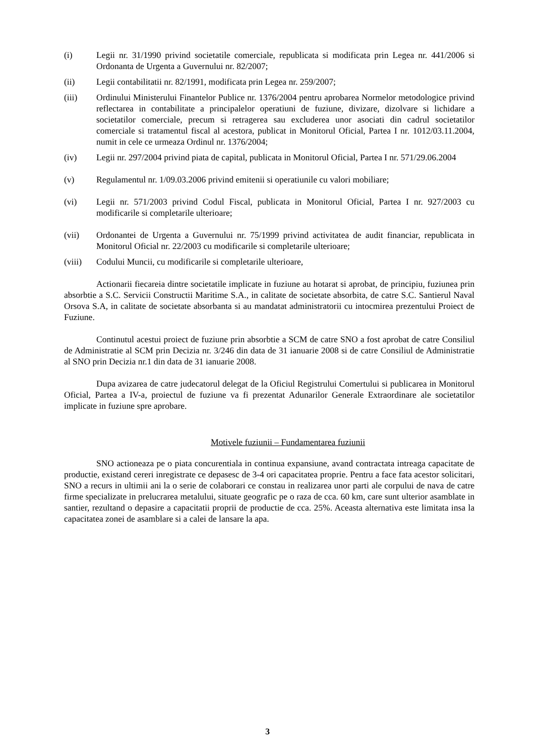(i) Legii nr. 31/1990 privind societatile comerciale, republicata si modificata prin Legea nr. 441/2006 si Ordonanta de Urgenta a Guvernului nr. 82/2007;
(ii) Legii contabilitatii nr. 82/1991, modificata prin Legea nr. 259/2007;
(iii) Ordinului Ministerului Finantelor Publice nr. 1376/2004 pentru aprobarea Normelor metodologice privind reflectarea in contabilitate a principalelor operatiuni de fuziune, divizare, dizolvare si lichidare a societatilor comerciale, precum si retragerea sau excluderea unor asociati din cadrul societatilor comerciale si tratamentul fiscal al acestora, publicat in Monitorul Oficial, Partea I nr. 1012/03.11.2004, numit in cele ce urmeaza Ordinul nr. 1376/2004;
(iv) Legii nr. 297/2004 privind piata de capital, publicata in Monitorul Oficial, Partea I nr. 571/29.06.2004
(v) Regulamentul nr. 1/09.03.2006 privind emitenii si operatiunile cu valori mobiliare;
(vi) Legii nr. 571/2003 privind Codul Fiscal, publicata in Monitorul Oficial, Partea I nr. 927/2003 cu modificarile si completarile ulterioare;
(vii) Ordonantei de Urgenta a Guvernului nr. 75/1999 privind activitatea de audit financiar, republicata in Monitorul Oficial nr. 22/2003 cu modificarile si completarile ulterioare;
(viii) Codului Muncii, cu modificarile si completarile ulterioare,
Actionarii fiecareia dintre societatile implicate in fuziune au hotarat si aprobat, de principiu, fuziunea prin absorbtie a S.C. Servicii Constructii Maritime S.A., in calitate de societate absorbita, de catre S.C. Santierul Naval Orsova S.A, in calitate de societate absorbanta si au mandatat administratorii cu intocmirea prezentului Proiect de Fuziune.
Continutul acestui proiect de fuziune prin absorbtie a SCM de catre SNO a fost aprobat de catre Consiliul de Administratie al SCM prin Decizia nr. 3/246 din data de 31 ianuarie 2008 si de catre Consiliul de Administratie al SNO prin Decizia nr.1 din data de 31 ianuarie 2008.
Dupa avizarea de catre judecatorul delegat de la Oficiul Registrului Comertului si publicarea in Monitorul Oficial, Partea a IV-a, proiectul de fuziune va fi prezentat Adunarilor Generale Extraordinare ale societatilor implicate in fuziune spre aprobare.
Motivele fuziunii – Fundamentarea fuziunii
SNO actioneaza pe o piata concurentiala in continua expansiune, avand contractata intreaga capacitate de productie, existand cereri inregistrate ce depasesc de 3-4 ori capacitatea proprie. Pentru a face fata acestor solicitari, SNO a recurs in ultimii ani la o serie de colaborari ce constau in realizarea unor parti ale corpului de nava de catre firme specializate in prelucrarea metalului, situate geografic pe o raza de cca. 60 km, care sunt ulterior asamblate in santier, rezultand o depasire a capacitatii proprii de productie de cca. 25%. Aceasta alternativa este limitata insa la capacitatea zonei de asamblare si a calei de lansare la apa.
3